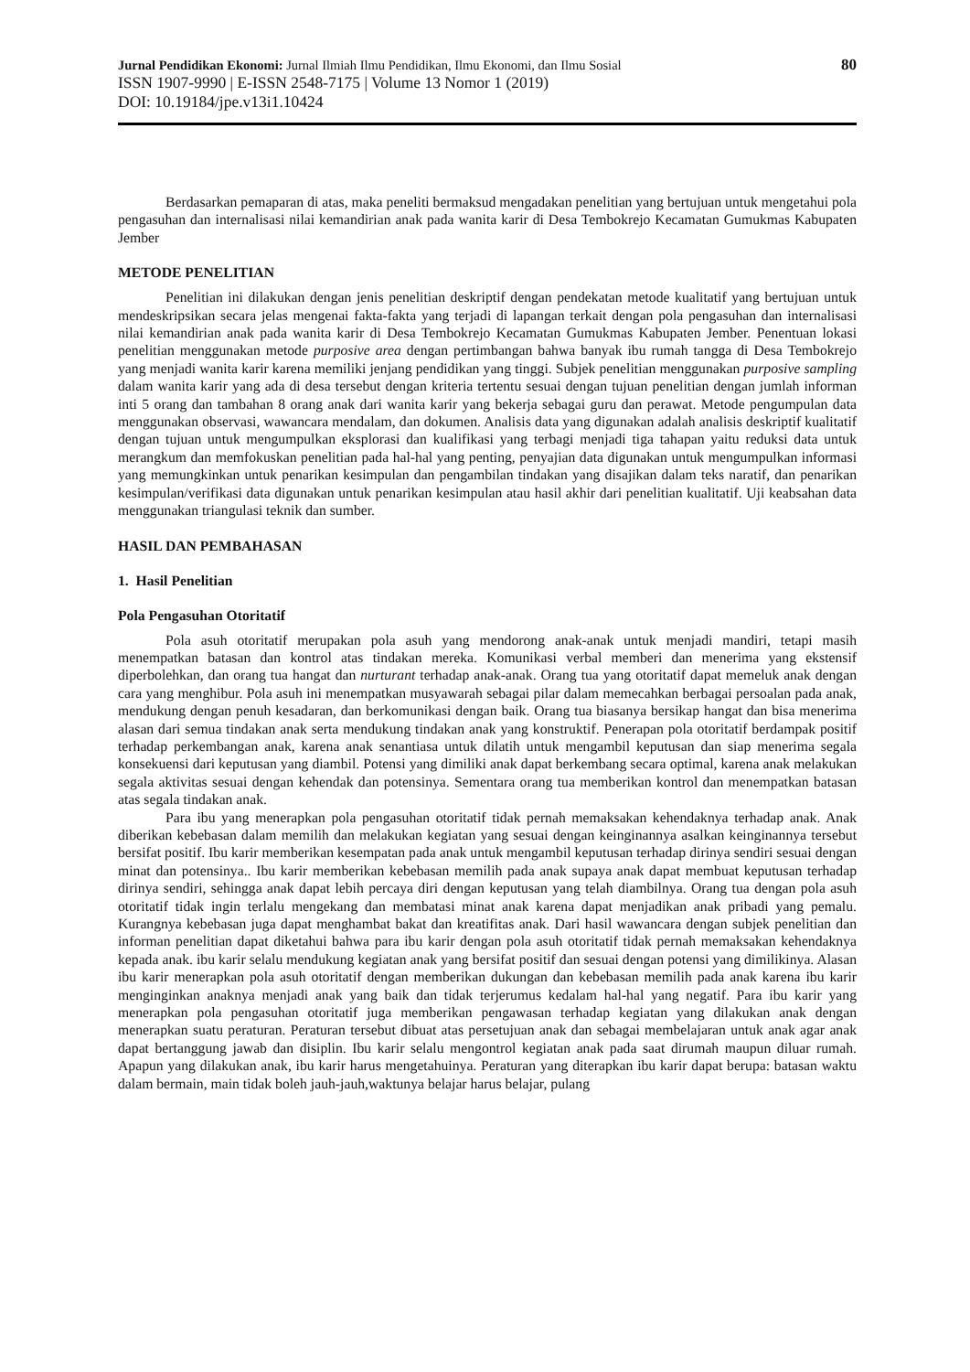Jurnal Pendidikan Ekonomi: Jurnal Ilmiah Ilmu Pendidikan, Ilmu Ekonomi, dan Ilmu Sosial 80
ISSN 1907-9990 | E-ISSN 2548-7175 | Volume 13 Nomor 1 (2019)
DOI: 10.19184/jpe.v13i1.10424
Berdasarkan pemaparan di atas, maka peneliti bermaksud mengadakan penelitian yang bertujuan untuk mengetahui pola pengasuhan dan internalisasi nilai kemandirian anak pada wanita karir di Desa Tembokrejo Kecamatan Gumukmas Kabupaten Jember
METODE PENELITIAN
Penelitian ini dilakukan dengan jenis penelitian deskriptif dengan pendekatan metode kualitatif yang bertujuan untuk mendeskripsikan secara jelas mengenai fakta-fakta yang terjadi di lapangan terkait dengan pola pengasuhan dan internalisasi nilai kemandirian anak pada wanita karir di Desa Tembokrejo Kecamatan Gumukmas Kabupaten Jember. Penentuan lokasi penelitian menggunakan metode purposive area dengan pertimbangan bahwa banyak ibu rumah tangga di Desa Tembokrejo yang menjadi wanita karir karena memiliki jenjang pendidikan yang tinggi. Subjek penelitian menggunakan purposive sampling dalam wanita karir yang ada di desa tersebut dengan kriteria tertentu sesuai dengan tujuan penelitian dengan jumlah informan inti 5 orang dan tambahan 8 orang anak dari wanita karir yang bekerja sebagai guru dan perawat. Metode pengumpulan data menggunakan observasi, wawancara mendalam, dan dokumen. Analisis data yang digunakan adalah analisis deskriptif kualitatif dengan tujuan untuk mengumpulkan eksplorasi dan kualifikasi yang terbagi menjadi tiga tahapan yaitu reduksi data untuk merangkum dan memfokuskan penelitian pada hal-hal yang penting, penyajian data digunakan untuk mengumpulkan informasi yang memungkinkan untuk penarikan kesimpulan dan pengambilan tindakan yang disajikan dalam teks naratif, dan penarikan kesimpulan/verifikasi data digunakan untuk penarikan kesimpulan atau hasil akhir dari penelitian kualitatif. Uji keabsahan data menggunakan triangulasi teknik dan sumber.
HASIL DAN PEMBAHASAN
1. Hasil Penelitian
Pola Pengasuhan Otoritatif
Pola asuh otoritatif merupakan pola asuh yang mendorong anak-anak untuk menjadi mandiri, tetapi masih menempatkan batasan dan kontrol atas tindakan mereka. Komunikasi verbal memberi dan menerima yang ekstensif diperbolehkan, dan orang tua hangat dan nurturant terhadap anak-anak. Orang tua yang otoritatif dapat memeluk anak dengan cara yang menghibur. Pola asuh ini menempatkan musyawarah sebagai pilar dalam memecahkan berbagai persoalan pada anak, mendukung dengan penuh kesadaran, dan berkomunikasi dengan baik. Orang tua biasanya bersikap hangat dan bisa menerima alasan dari semua tindakan anak serta mendukung tindakan anak yang konstruktif. Penerapan pola otoritatif berdampak positif terhadap perkembangan anak, karena anak senantiasa untuk dilatih untuk mengambil keputusan dan siap menerima segala konsekuensi dari keputusan yang diambil. Potensi yang dimiliki anak dapat berkembang secara optimal, karena anak melakukan segala aktivitas sesuai dengan kehendak dan potensinya. Sementara orang tua memberikan kontrol dan menempatkan batasan atas segala tindakan anak.
Para ibu yang menerapkan pola pengasuhan otoritatif tidak pernah memaksakan kehendaknya terhadap anak. Anak diberikan kebebasan dalam memilih dan melakukan kegiatan yang sesuai dengan keinginannya asalkan keinginannya tersebut bersifat positif. Ibu karir memberikan kesempatan pada anak untuk mengambil keputusan terhadap dirinya sendiri sesuai dengan minat dan potensinya.. Ibu karir memberikan kebebasan memilih pada anak supaya anak dapat membuat keputusan terhadap dirinya sendiri, sehingga anak dapat lebih percaya diri dengan keputusan yang telah diambilnya. Orang tua dengan pola asuh otoritatif tidak ingin terlalu mengekang dan membatasi minat anak karena dapat menjadikan anak pribadi yang pemalu. Kurangnya kebebasan juga dapat menghambat bakat dan kreatifitas anak. Dari hasil wawancara dengan subjek penelitian dan informan penelitian dapat diketahui bahwa para ibu karir dengan pola asuh otoritatif tidak pernah memaksakan kehendaknya kepada anak. ibu karir selalu mendukung kegiatan anak yang bersifat positif dan sesuai dengan potensi yang dimilikinya. Alasan ibu karir menerapkan pola asuh otoritatif dengan memberikan dukungan dan kebebasan memilih pada anak karena ibu karir menginginkan anaknya menjadi anak yang baik dan tidak terjerumus kedalam hal-hal yang negatif. Para ibu karir yang menerapkan pola pengasuhan otoritatif juga memberikan pengawasan terhadap kegiatan yang dilakukan anak dengan menerapkan suatu peraturan. Peraturan tersebut dibuat atas persetujuan anak dan sebagai membelajaran untuk anak agar anak dapat bertanggung jawab dan disiplin. Ibu karir selalu mengontrol kegiatan anak pada saat dirumah maupun diluar rumah. Apapun yang dilakukan anak, ibu karir harus mengetahuinya. Peraturan yang diterapkan ibu karir dapat berupa: batasan waktu dalam bermain, main tidak boleh jauh-jauh,waktunya belajar harus belajar, pulang